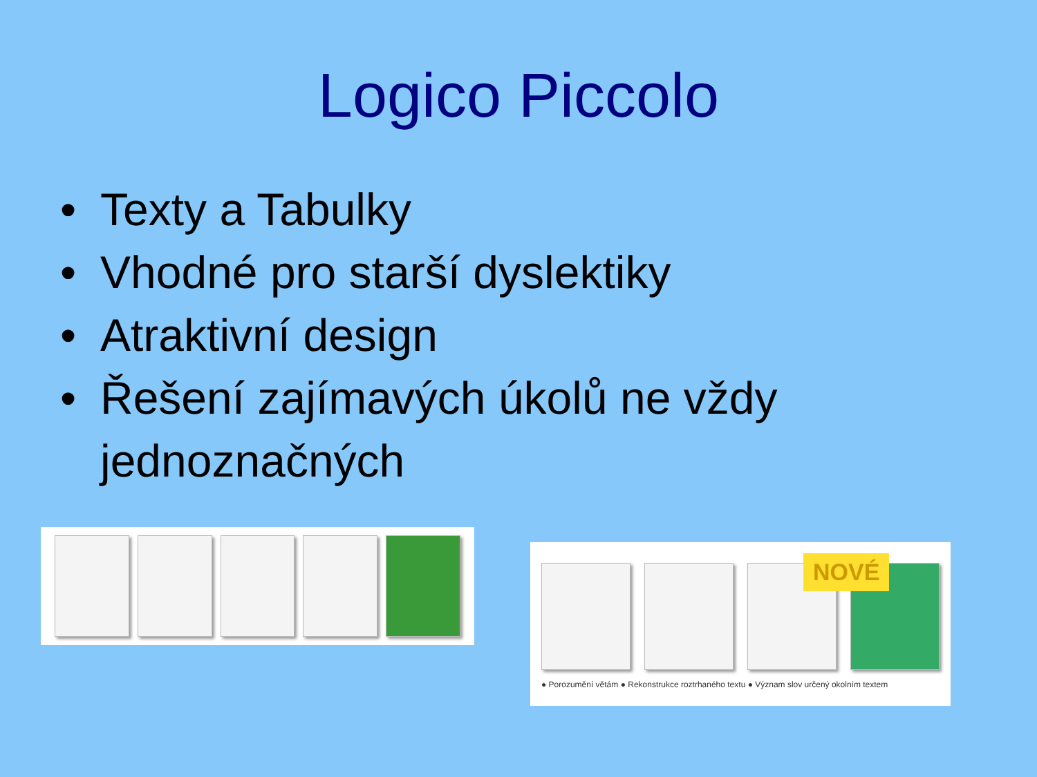Logico Piccolo
• Texty a Tabulky
• Vhodné pro starší dyslektiky
• Atraktivní design
• Řešení zajímavých úkolů ne vždy jednoznačných
NOVÉ
● Porozumění větám ● Rekonstrukce roztrhaného textu ● Význam slov určený okolním textem